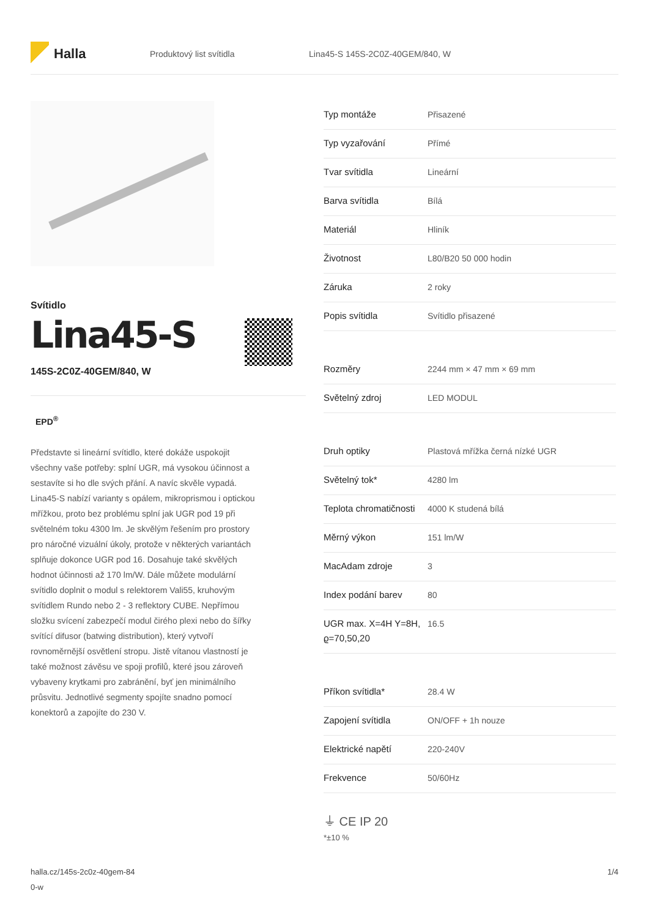Halla
Produktový list svítidla
Lina45-S 145S-2C0Z-40GEM/840, W
Svítidlo
Lina45-S
145S-2C0Z-40GEM/840, W
EPD<sup>®</sup>
Představte si lineární svítidlo, které dokáže uspokojit všechny vaše potřeby: splní UGR, má vysokou účinnost a sestavíte si ho dle svých přání. A navíc skvěle vypadá. Lina45-S nabízí varianty s opálem, mikroprismou i optickou mřížkou, proto bez problému splní jak UGR pod 19 při světelném toku 4300 lm. Je skvělým řešením pro prostory pro náročné vizuální úkoly, protože v některých variantách splňuje dokonce UGR pod 16. Dosahuje také skvělých hodnot účinnosti až 170 lm/W. Dále můžete modulární svítidlo doplnit o modul s relektorem Vali55, kruhovým svítidlem Rundo nebo 2 - 3 reflektory CUBE. Nepřímou složku svícení zabezpečí modul čirého plexi nebo do šířky svítící difusor (batwing distribution), který vytvoří rovnoměrnější osvětlení stropu. Jistě vítanou vlastností je také možnost závěsu ve spoji profilů, které jsou zároveň vybaveny krytkami pro zabránění, byť jen minimálního průsvitu. Jednotlivé segmenty spojíte snadno pomocí konektorů a zapojíte do 230 V.
| Typ montáže | Přisazené |
| Typ vyzařování | Přímé |
| Tvar svítidla | Lineární |
| Barva svítidla | Bílá |
| Materiál | Hliník |
| Životnost | L80/B20 50 000 hodin |
| Záruka | 2 roky |
| Popis svítidla | Svítidlo přisazené |
| Rozměry | 2244 mm × 47 mm × 69 mm |
| Světelný zdroj | LED MODUL |
| Druh optiky | Plastová mřížka černá nízké UGR |
| Světelný tok* | 4280 lm |
| Teplota chromatičnosti | 4000 K studená bílá |
| Měrný výkon | 151 lm/W |
| MacAdam zdroje | 3 |
| Index podání barev | 80 |
| UGR max. X=4H Y=8H, ϱ=70,50,20 | 16.5 |
| Příkon svítidla* | 28.4 W |
| Zapojení svítidla | ON/OFF + 1h nouze |
| Elektrické napětí | 220-240V |
| Frekvence | 50/60Hz |
⏚ CE IP 20
*±10 %
halla.cz/145s-2c0z-40gem-84
0-w
1/4